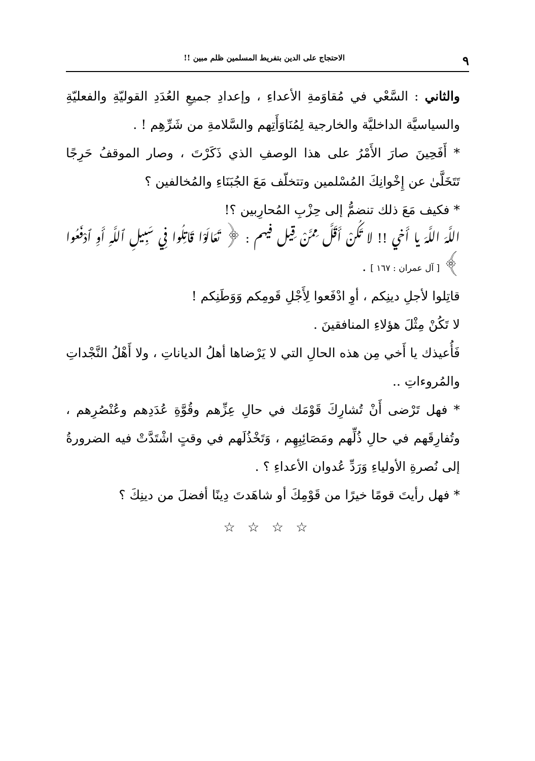٩ الاحتجاج على الدين بتفريط المسلمين ظلم مبين !!
والثاني : السَّعْي في مُقاوَمةِ الأعداءِ ، وإعدادِ جميعِ العُدَدِ القوليّةِ والفعليّةِ والسياسيَّة الداخليَّة والخارجية لِمُنَاوَأَتِهم والسَّلامةِ من شَرِّهِم ! .
* أَفَحِينَ صارَ الأَمْرُ على هذا الوصفِ الذي ذَكَرْتَ ، وصار الموقفُ حَرِجًا تَتَخَلَّىٰ عن إِخْوانِكَ المُسْلمين وتتخلّف مَعَ الجُبَنَاءِ والمُخالفين ؟
* فكيف مَعَ ذلك تنضمُّ إلى حِزْبِ المُحارِبين ؟!
اللَّهَ اللَّهَ يا أَخي !! لا تَكُنْ أَقَلَّ مِمَّنْ قِيل فيهم : ﴿ تَعَالَوْا قَاتِلُوا فِي سَبِيلِ ٱللَّهِ أَوِ ٱدْفَعُوا ﴾ [ آل عمران : ١٦٧ ] .
قاتِلوا لأجلِ دينِكم ، أوِ ادْفَعوا لِأَجْلِ قَومِكم وَوَطَنِكم !
لا تَكُنْ مِثْلَ هؤلاءِ المنافقينَ .
فَأُعيذك يا أَخي مِن هذه الحالِ التي لا يَرْضاها أهلُ الدياناتِ ، ولا أَهْلُ النَّجْداتِ والمُروءاتِ ..
* فهل تَرْضى أَنْ تُشارِكَ قَوْمَك في حالِ عِزِّهم وقُوَّةِ عُدَدِهم وعُنْصُرِهم ، وتُفارِقَهم في حالِ ذُلِّهم ومَصَائِبِهِم ، وَتَخْذُلَهم في وقتٍ اشْتَدَّتْ فيه الضرورةُ إلى نُصرةِ الأولياءِ وَرَدِّ عُدوان الأعداءِ ؟ .
* فهل رأيتَ قومًا خيرًا من قَوْمِكَ أو شاهَدتَ دِينًا أفضلَ من دينِكَ ؟
☆ ☆ ☆ ☆